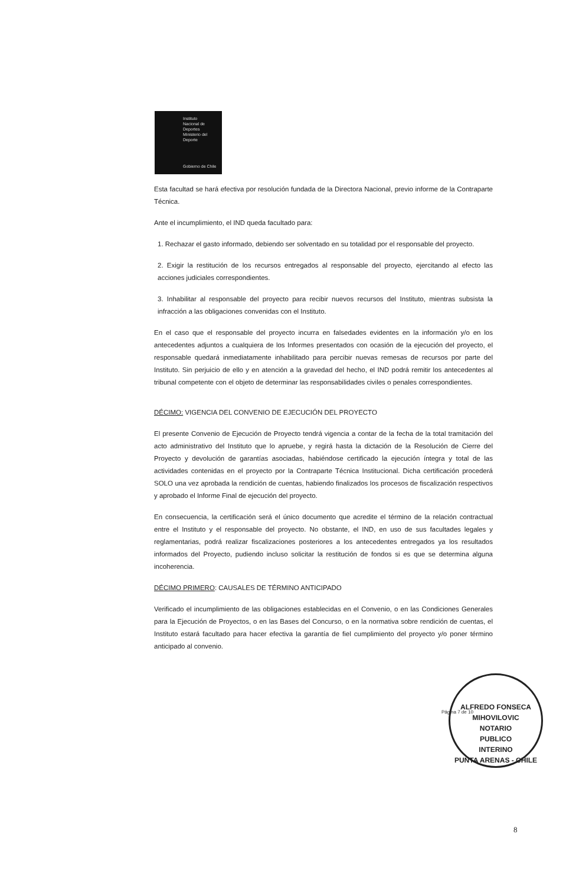Instituto
Nacional de
Deportes
Ministerio del Deporte
Gobierno de Chile
Esta facultad se hará efectiva por resolución fundada de la Directora Nacional, previo informe de la Contraparte Técnica.
Ante el incumplimiento, el IND queda facultado para:
1. Rechazar el gasto informado, debiendo ser solventado en su totalidad por el responsable del proyecto.
2. Exigir la restitución de los recursos entregados al responsable del proyecto, ejercitando al efecto las acciones judiciales correspondientes.
3. Inhabilitar al responsable del proyecto para recibir nuevos recursos del Instituto, mientras subsista la infracción a las obligaciones convenidas con el Instituto.
En el caso que el responsable del proyecto incurra en falsedades evidentes en la información y/o en los antecedentes adjuntos a cualquiera de los Informes presentados con ocasión de la ejecución del proyecto, el responsable quedará inmediatamente inhabilitado para percibir nuevas remesas de recursos por parte del Instituto. Sin perjuicio de ello y en atención a la gravedad del hecho, el IND podrá remitir los antecedentes al tribunal competente con el objeto de determinar las responsabilidades civiles o penales correspondientes.
DÉCIMO: VIGENCIA DEL CONVENIO DE EJECUCIÓN DEL PROYECTO
El presente Convenio de Ejecución de Proyecto tendrá vigencia a contar de la fecha de la total tramitación del acto administrativo del Instituto que lo apruebe, y regirá hasta la dictación de la Resolución de Cierre del Proyecto y devolución de garantías asociadas, habiéndose certificado la ejecución íntegra y total de las actividades contenidas en el proyecto por la Contraparte Técnica Institucional. Dicha certificación procederá SOLO una vez aprobada la rendición de cuentas, habiendo finalizados los procesos de fiscalización respectivos y aprobado el Informe Final de ejecución del proyecto.
En consecuencia, la certificación será el único documento que acredite el término de la relación contractual entre el Instituto y el responsable del proyecto. No obstante, el IND, en uso de sus facultades legales y reglamentarias, podrá realizar fiscalizaciones posteriores a los antecedentes entregados ya los resultados informados del Proyecto, pudiendo incluso solicitar la restitución de fondos si es que se determina alguna incoherencia.
DÉCIMO PRIMERO: CAUSALES DE TÉRMINO ANTICIPADO
Verificado el incumplimiento de las obligaciones establecidas en el Convenio, o en las Condiciones Generales para la Ejecución de Proyectos, o en las Bases del Concurso, o en la normativa sobre rendición de cuentas, el Instituto estará facultado para hacer efectiva la garantía de fiel cumplimiento del proyecto y/o poner término anticipado al convenio.
Página 7 de 10
ALFREDO FONSECA MIHOVILOVIC
NOTARIO
PUBLICO
INTERINO
PUNTA ARENAS - CHILE
8